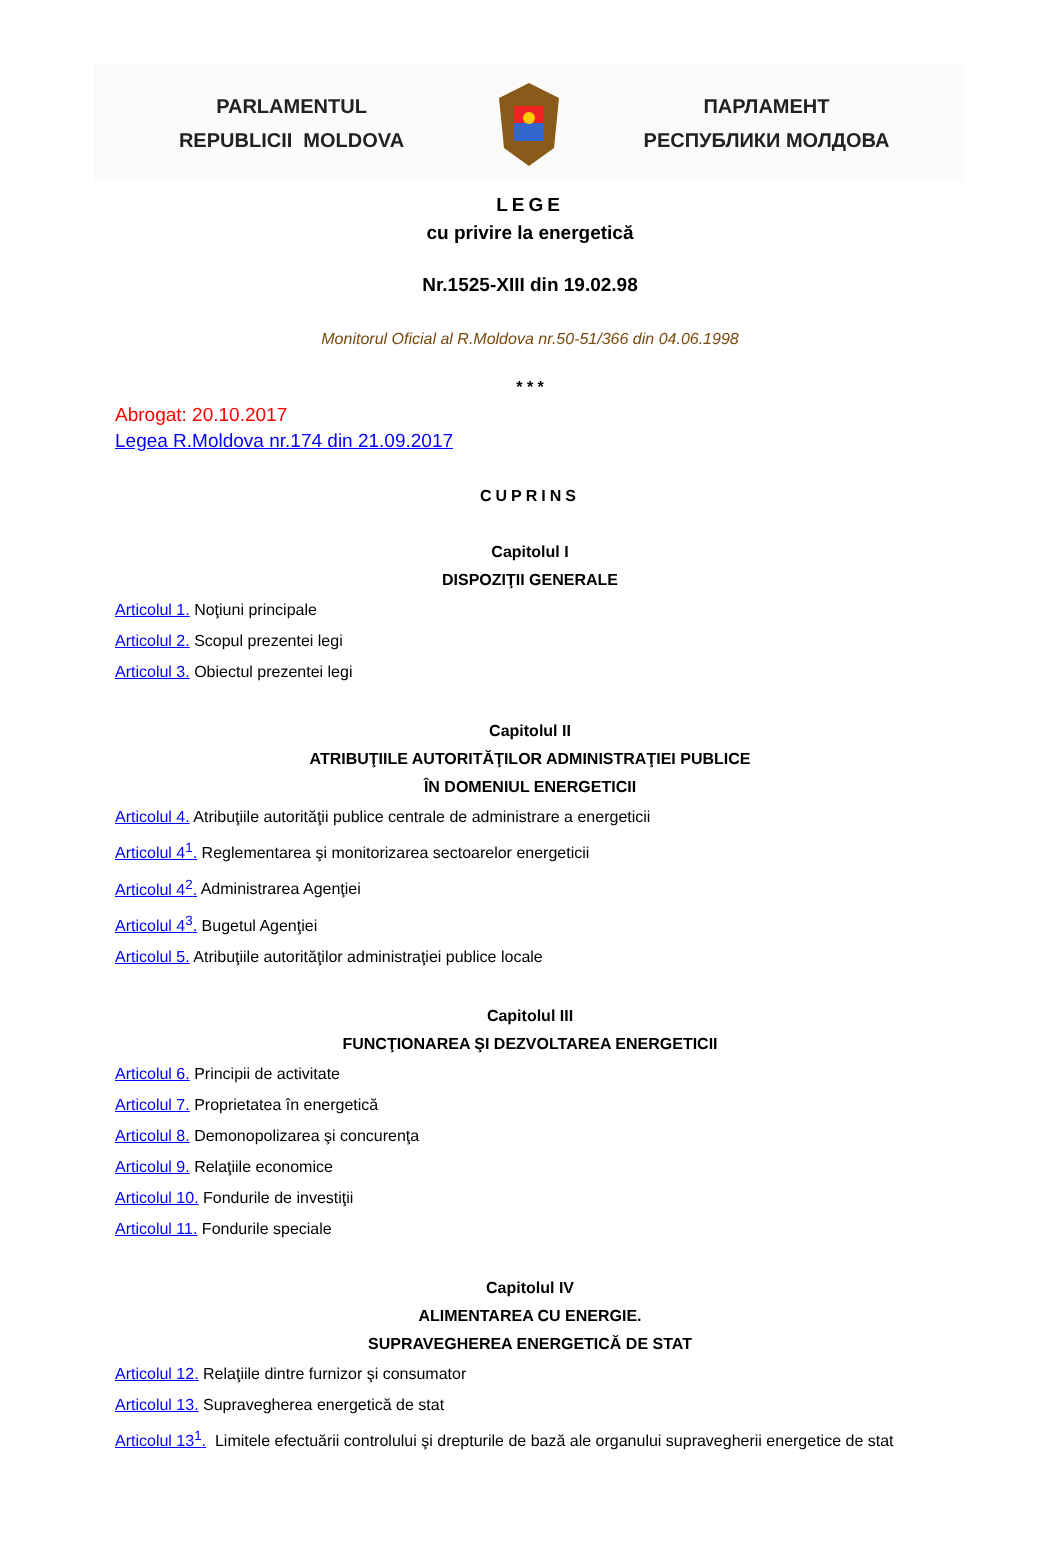PARLAMENTUL
REPUBLICII MOLDOVA
ПАРЛАМЕНТ
РЕСПУБЛИКИ МОЛДОВА
LEGE
cu privire la energetică
Nr.1525-XIII din 19.02.98
Monitorul Oficial al R.Moldova nr.50-51/366 din 04.06.1998
* * *
Abrogat: 20.10.2017
Legea R.Moldova nr.174 din 21.09.2017
CUPRINS
Capitolul I
DISPOZIŢII GENERALE
Articolul 1. Noţiuni principale
Articolul 2. Scopul prezentei legi
Articolul 3. Obiectul prezentei legi
Capitolul II
ATRIBUŢIILE AUTORITĂŢILOR ADMINISTRAŢIEI PUBLICE
ÎN DOMENIUL ENERGETICII
Articolul 4. Atribuţiile autorităţii publice centrale de administrare a energeticii
Articolul 4<sup>1</sup>. Reglementarea şi monitorizarea sectoarelor energeticii
Articolul 4<sup>2</sup>. Administrarea Agenţiei
Articolul 4<sup>3</sup>. Bugetul Agenţiei
Articolul 5. Atribuţiile autorităţilor administraţiei publice locale
Capitolul III
FUNCŢIONAREA ŞI DEZVOLTAREA ENERGETICII
Articolul 6. Principii de activitate
Articolul 7. Proprietatea în energetică
Articolul 8. Demonopolizarea şi concurenţa
Articolul 9. Relaţiile economice
Articolul 10. Fondurile de investiţii
Articolul 11. Fondurile speciale
Capitolul IV
ALIMENTAREA CU ENERGIE.
SUPRAVEGHEREA ENERGETICĂ DE STAT
Articolul 12. Relaţiile dintre furnizor şi consumator
Articolul 13. Supravegherea energetică de stat
Articolul 13<sup>1</sup>. Limitele efectuării controlului şi drepturile de bază ale organului supravegherii energetice de stat